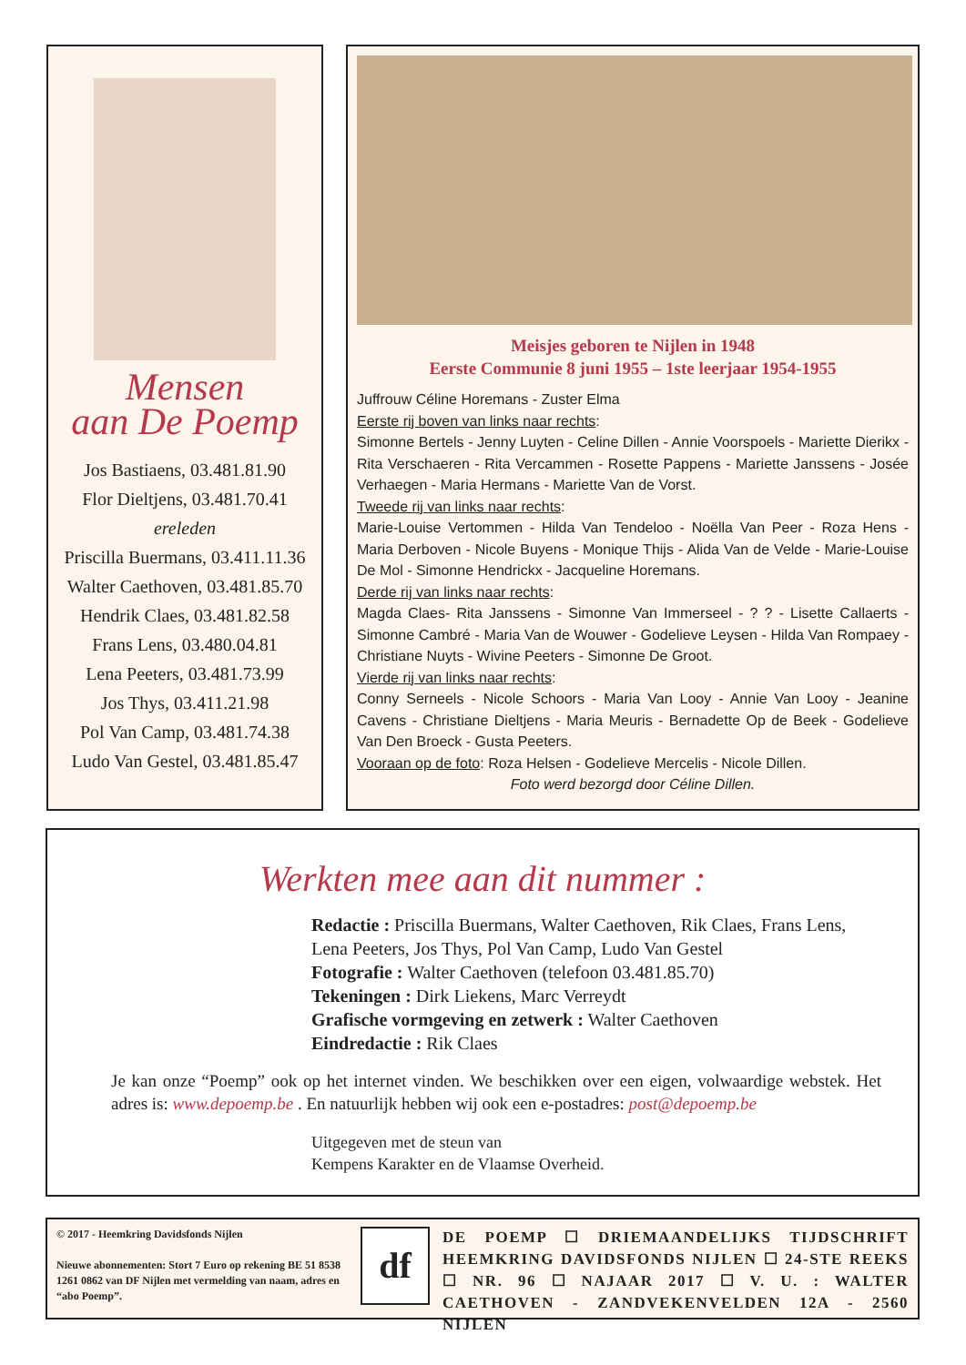Mensen
aan De Poemp
Jos Bastiaens, 03.481.81.90
Flor Dieltjens, 03.481.70.41
ereleden
Priscilla Buermans, 03.411.11.36
Walter Caethoven, 03.481.85.70
Hendrik Claes, 03.481.82.58
Frans Lens, 03.480.04.81
Lena Peeters, 03.481.73.99
Jos Thys, 03.411.21.98
Pol Van Camp, 03.481.74.38
Ludo Van Gestel, 03.481.85.47
Meisjes geboren te Nijlen in 1948
Eerste Communie 8 juni 1955 – 1ste leerjaar 1954-1955
Juffrouw Céline Horemans - Zuster Elma
Eerste rij boven van links naar rechts:
Simonne Bertels - Jenny Luyten - Celine Dillen - Annie Voorspoels - Mariette Dierikx - Rita Verschaeren - Rita Vercammen - Rosette Pappens - Mariette Janssens - Josée Verhaegen - Maria Hermans - Mariette Van de Vorst.
Tweede rij van links naar rechts:
Marie-Louise Vertommen - Hilda Van Tendeloo - Noëlla Van Peer - Roza Hens - Maria Derboven - Nicole Buyens - Monique Thijs - Alida Van de Velde - Marie-Louise De Mol - Simonne Hendrickx - Jacqueline Horemans.
Derde rij van links naar rechts:
Magda Claes- Rita Janssens - Simonne Van Immerseel - ? ? - Lisette Callaerts - Simonne Cambré - Maria Van de Wouwer - Godelieve Leysen - Hilda Van Rompaey - Christiane Nuyts - Wivine Peeters - Simonne De Groot.
Vierde rij van links naar rechts:
Conny Serneels - Nicole Schoors - Maria Van Looy - Annie Van Looy - Jeanine Cavens - Christiane Dieltjens - Maria Meuris - Bernadette Op de Beek - Godelieve Van Den Broeck - Gusta Peeters.
Vooraan op de foto: Roza Helsen - Godelieve Mercelis - Nicole Dillen.
Foto werd bezorgd door Céline Dillen.
Werkten mee aan dit nummer :
Redactie : Priscilla Buermans, Walter Caethoven, Rik Claes, Frans Lens, Lena Peeters, Jos Thys, Pol Van Camp, Ludo Van Gestel
Fotografie : Walter Caethoven (telefoon 03.481.85.70)
Tekeningen : Dirk Liekens, Marc Verreydt
Grafische vormgeving en zetwerk : Walter Caethoven
Eindredactie : Rik Claes
Je kan onze “Poemp” ook op het internet vinden. We beschikken over een eigen, volwaardige webstek. Het adres is: www.depoemp.be . En natuurlijk hebben wij ook een e-postadres: post@depoemp.be
Uitgegeven met de steun van
Kempens Karakter en de Vlaamse Overheid.
© 2017 - Heemkring Davidsfonds Nijlen
Nieuwe abonnementen: Stort 7 Euro op rekening BE 51 8538 1261 0862 van DF Nijlen met vermelding van naam, adres en “abo Poemp”.
df
DE POEMP ☐ DRIEMAANDELIJKS TIJDSCHRIFT HEEMKRING DAVIDSFONDS NIJLEN ☐ 24-STE REEKS ☐ NR. 96 ☐ NAJAAR 2017 ☐ V. U. : WALTER CAETHOVEN - ZANDVEKENVELDEN 12A - 2560 NIJLEN